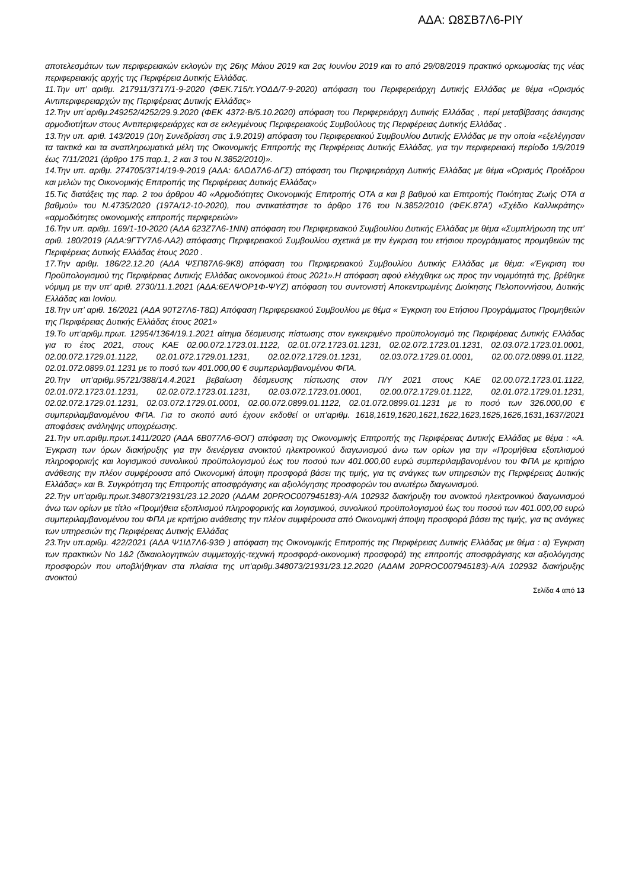ΑΔΑ: Ω8ΣΒ7Λ6-ΡΙΥ
αποτελεσμάτων των περιφερειακών εκλογών της 26ης Μάιου 2019 και 2ας Ιουνίου 2019 και το από 29/08/2019 πρακτικό ορκωμοσίας της νέας περιφερειακής αρχής της Περιφέρεια Δυτικής Ελλάδας.
11.Την υπ’ αριθμ. 217911/3717/1-9-2020 (ΦΕΚ.715/τ.ΥΟΔΔ/7-9-2020) απόφαση του Περιφερειάρχη Δυτικής Ελλάδας με θέμα «Ορισμός Αντιπεριφερειαρχών της Περιφέρειας Δυτικής Ελλάδας»
12.Την υπ΄αριθμ.249252/4252/29.9.2020 (ΦΕΚ 4372-Β/5.10.2020) απόφαση του Περιφερειάρχη Δυτικής Ελλάδας , περί μεταβίβασης άσκησης αρμοδιοτήτων στους Αντιπεριφερειάρχες και σε εκλεγμένους Περιφερειακούς Συμβούλους της Περιφέρειας Δυτικής Ελλάδας .
13.Την υπ. αριθ. 143/2019 (10η Συνεδρίαση στις 1.9.2019) απόφαση του Περιφερειακού Συμβουλίου Δυτικής Ελλάδας με την οποία «εξελέγησαν τα τακτικά και τα αναπληρωματικά μέλη της Οικονομικής Επιτροπής της Περιφέρειας Δυτικής Ελλάδας, για την περιφερειακή περίοδο 1/9/2019 έως 7/11/2021 (άρθρο 175 παρ.1, 2 και 3 του Ν.3852/2010)».
14.Την υπ. αριθμ. 274705/3714/19-9-2019 (ΑΔΑ: 6ΛΩΔ7Λ6-ΔΓΣ) απόφαση του Περιφερειάρχη Δυτικής Ελλάδας με θέμα «Ορισμός Προέδρου και μελών της Οικονομικής Επιτροπής της Περιφέρειας Δυτικής Ελλάδας»
15.Τις διατάξεις της παρ. 2 του άρθρου 40 «Αρμοδιότητες Οικονομικής Επιτροπής ΟΤΑ α και β βαθμού και Επιτροπής Ποιότητας Ζωής ΟΤΑ α βαθμού» του Ν.4735/2020 (197Α/12-10-2020), που αντικατέστησε το άρθρο 176 του Ν.3852/2010 (ΦΕΚ.87Α’) «Σχέδιο Καλλικράτης» «αρμοδιότητες οικονομικής επιτροπής περιφερειών»
16.Την υπ. αριθμ. 169/1-10-2020 (ΑΔΑ 623Ζ7Λ6-1ΝΝ) απόφαση του Περιφερειακού Συμβουλίου Δυτικής Ελλάδας με θέμα «Συμπλήρωση της υπ’ αριθ. 180/2019 (ΑΔΑ:9ΓΤΥ7Λ6-ΛΑ2) απόφασης Περιφερειακού Συμβουλίου σχετικά με την έγκριση του ετήσιου προγράμματος προμηθειών της Περιφέρειας Δυτικής Ελλάδας έτους 2020 .
17.Την αριθμ. 186/22.12.20 (ΑΔΑ ΨΣΠ87Λ6-9Κ8) απόφαση του Περιφερειακού Συμβουλίου Δυτικής Ελλάδας με θέμα: «Έγκριση του Προϋπολογισμού της Περιφέρειας Δυτικής Ελλάδας οικονομικού έτους 2021».Η απόφαση αφού ελέγχθηκε ως προς την νομιμότητά της, βρέθηκε νόμιμη με την υπ’ αριθ. 2730/11.1.2021 (ΑΔΑ:6ΕΛΨΟΡ1Φ-ΨΥΖ) απόφαση του συντονιστή Αποκεντρωμένης Διοίκησης Πελοποννήσου, Δυτικής Ελλάδας και Ιονίου.
18.Την υπ’ αριθ. 16/2021 (ΑΔΑ 90Τ27Λ6-Τ8Ω) Απόφαση Περιφερειακού Συμβουλίου με θέμα « Έγκριση του Ετήσιου Προγράμματος Προμηθειών της Περιφέρειας Δυτικής Ελλάδας έτους 2021»
19.Το υπ’αριθμ.πρωτ. 12954/1364/19.1.2021 αίτημα δέσμευσης πίστωσης στον εγκεκριμένο προϋπολογισμό της Περιφέρειας Δυτικής Ελλάδας για το έτος 2021, στους ΚΑΕ 02.00.072.1723.01.1122, 02.01.072.1723.01.1231, 02.02.072.1723.01.1231, 02.03.072.1723.01.0001, 02.00.072.1729.01.1122, 02.01.072.1729.01.1231, 02.02.072.1729.01.1231, 02.03.072.1729.01.0001, 02.00.072.0899.01.1122, 02.01.072.0899.01.1231 με το ποσό των 401.000,00 € συμπεριλαμβανομένου ΦΠΑ.
20.Την υπ’αριθμ.95721/388/14.4.2021 βεβαίωση δέσμευσης πίστωσης στον Π/Υ 2021 στους ΚΑΕ 02.00.072.1723.01.1122, 02.01.072.1723.01.1231, 02.02.072.1723.01.1231, 02.03.072.1723.01.0001, 02.00.072.1729.01.1122, 02.01.072.1729.01.1231, 02.02.072.1729.01.1231, 02.03.072.1729.01.0001, 02.00.072.0899.01.1122, 02.01.072.0899.01.1231 με το ποσό των 326.000,00 € συμπεριλαμβανομένου ΦΠΑ. Για το σκοπό αυτό έχουν εκδοθεί οι υπ’αριθμ. 1618,1619,1620,1621,1622,1623,1625,1626,1631,1637/2021 αποφάσεις ανάληψης υποχρέωσης.
21.Την υπ.αριθμ.πρωτ.1411/2020 (ΑΔΑ 6Β077Λ6-ΘΟΓ) απόφαση της Οικονομικής Επιτροπής της Περιφέρειας Δυτικής Ελλάδας με θέμα : «Α. Έγκριση των όρων διακήρυξης για την διενέργεια ανοικτού ηλεκτρονικού διαγωνισμού άνω των ορίων για την «Προμήθεια εξοπλισμού πληροφορικής και λογισμικού συνολικού προϋπολογισμού έως του ποσού των 401.000,00 ευρώ συμπεριλαμβανομένου του ΦΠΑ με κριτήριο ανάθεσης την πλέον συμφέρουσα από Οικονομική άποψη προσφορά βάσει της τιμής, για τις ανάγκες των υπηρεσιών της Περιφέρειας Δυτικής Ελλάδας» και Β. Συγκρότηση της Επιτροπής αποσφράγισης και αξιολόγησης προσφορών του ανωτέρω διαγωνισμού.
22.Την υπ’αριθμ.πρωτ.348073/21931/23.12.2020 (ΑΔΑΜ 20PROC007945183)-Α/Α 102932 διακήρυξη του ανοικτού ηλεκτρονικού διαγωνισμού άνω των ορίων με τίτλο «Προμήθεια εξοπλισμού πληροφορικής και λογισμικού, συνολικού προϋπολογισμού έως του ποσού των 401.000,00 ευρώ συμπεριλαμβανομένου του ΦΠΑ με κριτήριο ανάθεσης την πλέον συμφέρουσα από Οικονομική άποψη προσφορά βάσει της τιμής, για τις ανάγκες των υπηρεσιών της Περιφέρειας Δυτικής Ελλάδας
23.Την υπ.αριθμ. 422/2021 (ΑΔΑ Ψ1ΙΔ7Λ6-93Θ ) απόφαση της Οικονομικής Επιτροπής της Περιφέρειας Δυτικής Ελλάδας με θέμα : α) Έγκριση των πρακτικών Νο 1&2 (δικαιολογητικών συμμετοχής-τεχνική προσφορά-οικονομική προσφορά) της επιτροπής αποσφράγισης και αξιολόγησης προσφορών που υποβλήθηκαν στα πλαίσια της υπ’αριθμ.348073/21931/23.12.2020 (ΑΔΑΜ 20PROC007945183)-Α/Α 102932 διακήρυξης ανοικτού
Σελίδα 4 από 13